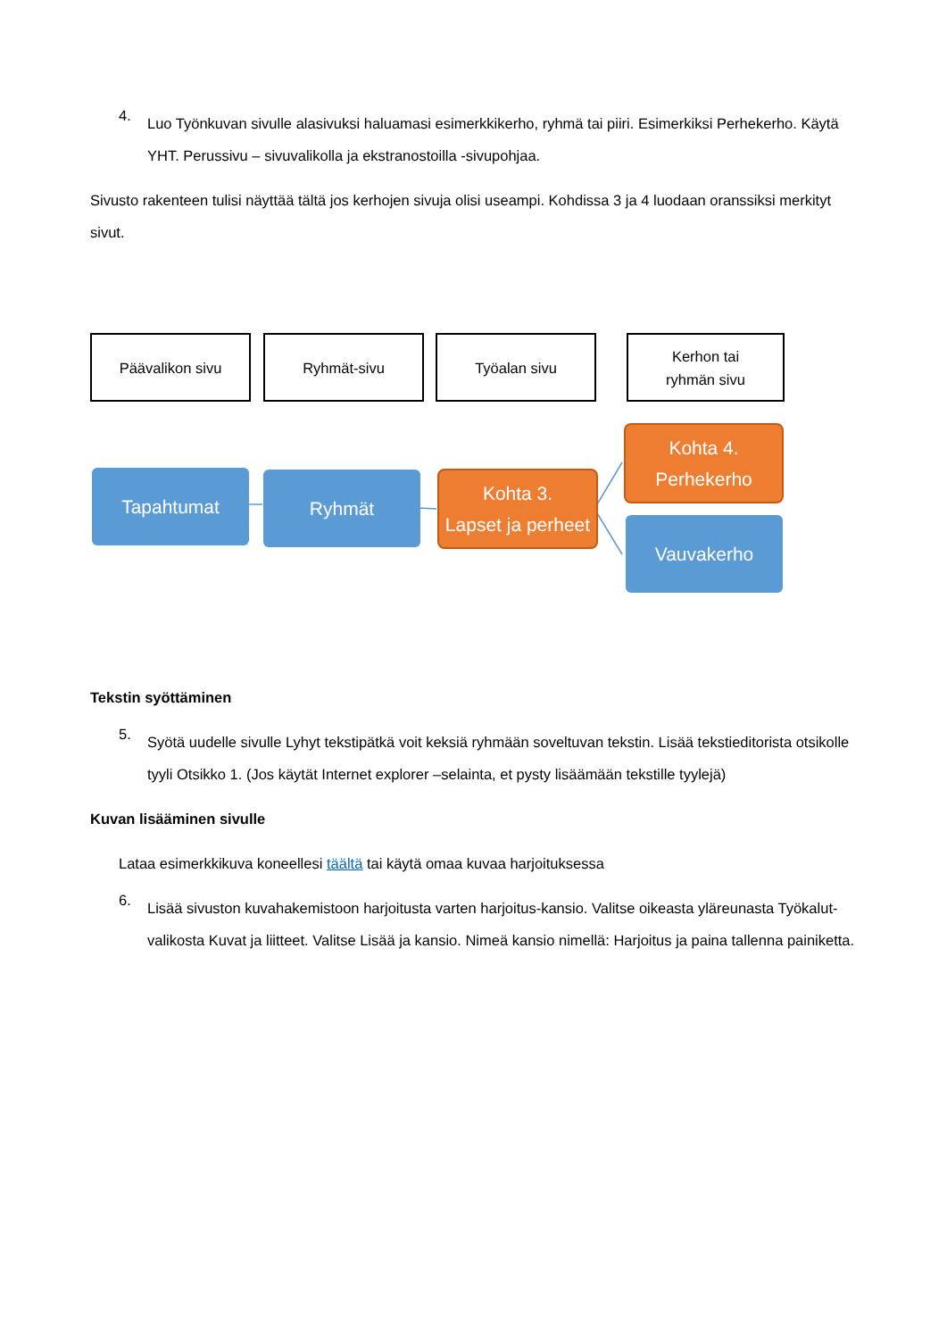4.
Luo Työnkuvan sivulle alasivuksi haluamasi esimerkkikerho, ryhmä tai piiri. Esimerkiksi Perhekerho. Käytä YHT. Perussivu – sivuvalikolla ja ekstranostoilla -sivupohjaa.
Sivusto rakenteen tulisi näyttää tältä jos kerhojen sivuja olisi useampi. Kohdissa 3 ja 4 luodaan oranssiksi merkityt sivut.
Päävalikon sivu Ryhmät-sivu Työalan sivu
Kerhon tai
ryhmän sivu
Tapahtumat Ryhmät
Kohta 3.
Lapset ja perheet
Kohta 4.
Perhekerho
Vauvakerho
Tekstin syöttäminen
5.
Syötä uudelle sivulle Lyhyt tekstipätkä voit keksiä ryhmään soveltuvan tekstin. Lisää tekstieditorista otsikolle tyyli Otsikko 1. (Jos käytät Internet explorer –selainta, et pysty lisäämään tekstille tyylejä)
Kuvan lisääminen sivulle
Lataa esimerkkikuva koneellesi täältä tai käytä omaa kuvaa harjoituksessa
6.
Lisää sivuston kuvahakemistoon harjoitusta varten harjoitus-kansio. Valitse oikeasta yläreunasta Työkalut-valikosta Kuvat ja liitteet. Valitse Lisää ja kansio. Nimeä kansio nimellä: Harjoitus ja paina tallenna painiketta.